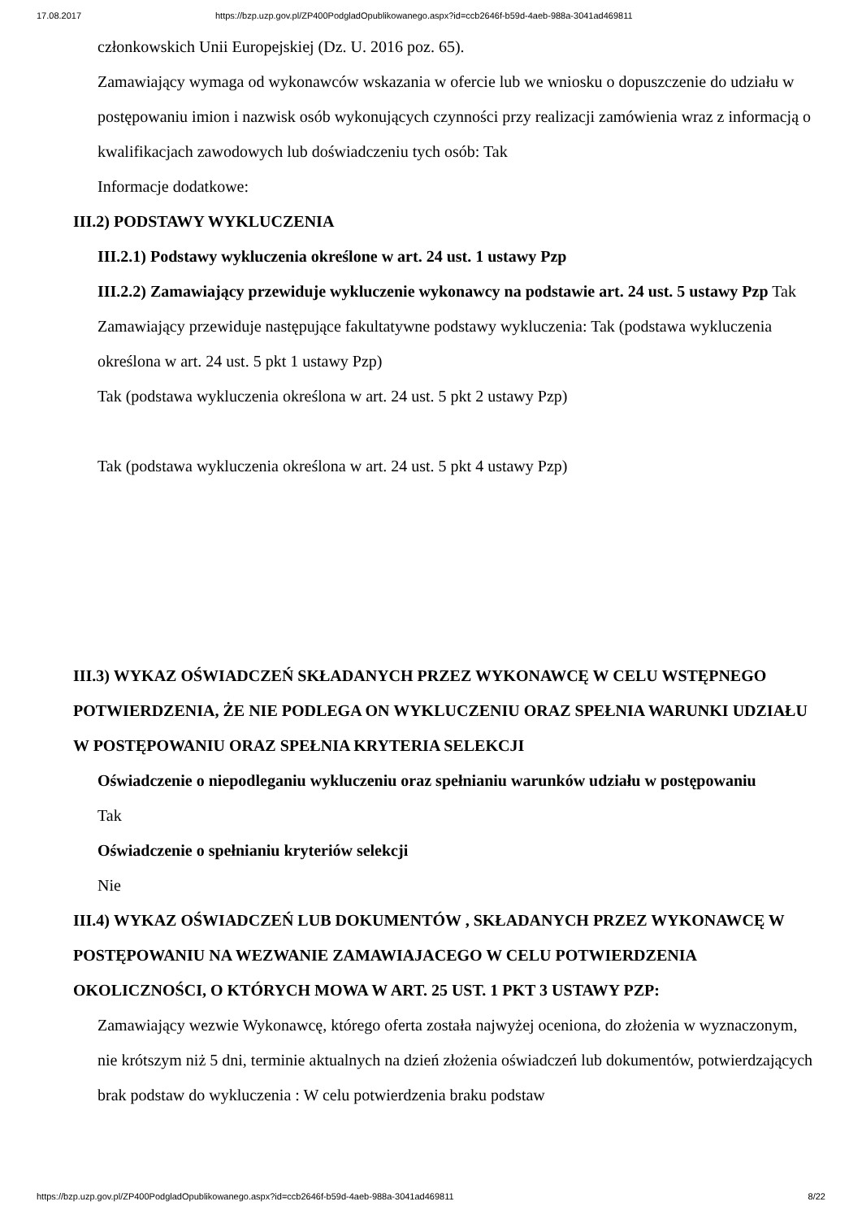17.08.2017 https://bzp.uzp.gov.pl/ZP400PodgladOpublikowanego.aspx?id=ccb2646f-b59d-4aeb-988a-3041ad469811
członkowskich Unii Europejskiej (Dz. U. 2016 poz. 65).
Zamawiający wymaga od wykonawców wskazania w ofercie lub we wniosku o dopuszczenie do udziału w postępowaniu imion i nazwisk osób wykonujących czynności przy realizacji zamówienia wraz z informacją o kwalifikacjach zawodowych lub doświadczeniu tych osób: Tak
Informacje dodatkowe:
III.2) PODSTAWY WYKLUCZENIA
III.2.1) Podstawy wykluczenia określone w art. 24 ust. 1 ustawy Pzp
III.2.2) Zamawiający przewiduje wykluczenie wykonawcy na podstawie art. 24 ust. 5 ustawy Pzp Tak Zamawiający przewiduje następujące fakultatywne podstawy wykluczenia: Tak (podstawa wykluczenia określona w art. 24 ust. 5 pkt 1 ustawy Pzp)
Tak (podstawa wykluczenia określona w art. 24 ust. 5 pkt 2 ustawy Pzp)
Tak (podstawa wykluczenia określona w art. 24 ust. 5 pkt 4 ustawy Pzp)
III.3) WYKAZ OŚWIADCZEŃ SKŁADANYCH PRZEZ WYKONAWCĘ W CELU WSTĘPNEGO POTWIERDZENIA, ŻE NIE PODLEGA ON WYKLUCZENIU ORAZ SPEŁNIA WARUNKI UDZIAŁU W POSTĘPOWANIU ORAZ SPEŁNIA KRYTERIA SELEKCJI
Oświadczenie o niepodleganiu wykluczeniu oraz spełnianiu warunków udziału w postępowaniu
Tak
Oświadczenie o spełnianiu kryteriów selekcji
Nie
III.4) WYKAZ OŚWIADCZEŃ LUB DOKUMENTÓW , SKŁADANYCH PRZEZ WYKONAWCĘ W POSTĘPOWANIU NA WEZWANIE ZAMAWIAJACEGO W CELU POTWIERDZENIA OKOLICZNOŚCI, O KTÓRYCH MOWA W ART. 25 UST. 1 PKT 3 USTAWY PZP:
Zamawiający wezwie Wykonawcę, którego oferta została najwyżej oceniona, do złożenia w wyznaczonym, nie krótszym niż 5 dni, terminie aktualnych na dzień złożenia oświadczeń lub dokumentów, potwierdzających brak podstaw do wykluczenia : W celu potwierdzenia braku podstaw
https://bzp.uzp.gov.pl/ZP400PodgladOpublikowanego.aspx?id=ccb2646f-b59d-4aeb-988a-3041ad469811 8/22